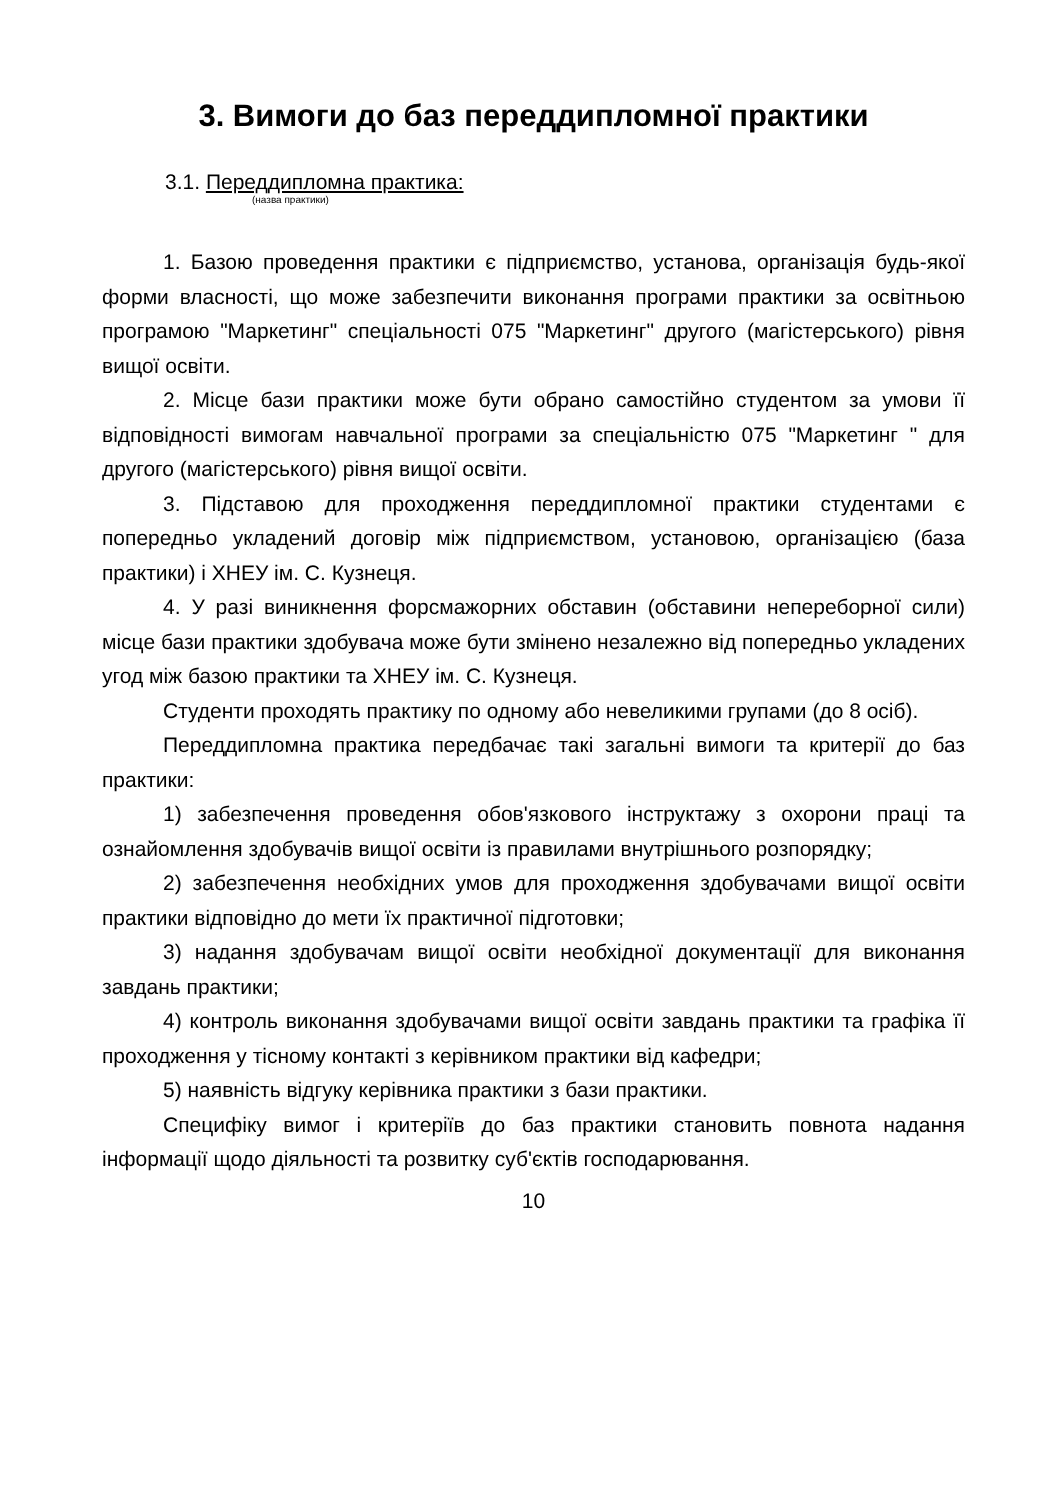3. Вимоги до баз переддипломної практики
3.1. Переддипломна практика:
(назва практики)
1. Базою проведення практики є підприємство, установа, організація будь-якої форми власності, що може забезпечити виконання програми практики за освітньою програмою "Маркетинг" спеціальності 075 "Маркетинг" другого (магістерського) рівня вищої освіти.
2. Місце бази практики може бути обрано самостійно студентом за умови її відповідності вимогам навчальної програми за спеціальністю 075 "Маркетинг " для другого (магістерського) рівня вищої освіти.
3. Підставою для проходження переддипломної практики студентами є попередньо укладений договір між підприємством, установою, організацією (база практики) і ХНЕУ ім. С. Кузнеця.
4. У разі виникнення форсмажорних обставин (обставини непереборної сили) місце бази практики здобувача може бути змінено незалежно від попередньо укладених угод між базою практики та ХНЕУ ім. С. Кузнеця.
Студенти проходять практику по одному або невеликими групами (до 8 осіб).
Переддипломна практика передбачає такі загальні вимоги та критерії до баз практики:
1) забезпечення проведення обов'язкового інструктажу з охорони праці та ознайомлення здобувачів вищої освіти із правилами внутрішнього розпорядку;
2) забезпечення необхідних умов для проходження здобувачами вищої освіти практики відповідно до мети їх практичної підготовки;
3) надання здобувачам вищої освіти необхідної документації для виконання завдань практики;
4) контроль виконання здобувачами вищої освіти завдань практики та графіка її проходження у тісному контакті з керівником практики від кафедри;
5) наявність відгуку керівника практики з бази практики.
Специфіку вимог і критеріїв до баз практики становить повнота надання інформації щодо діяльності та розвитку суб'єктів господарювання.
10